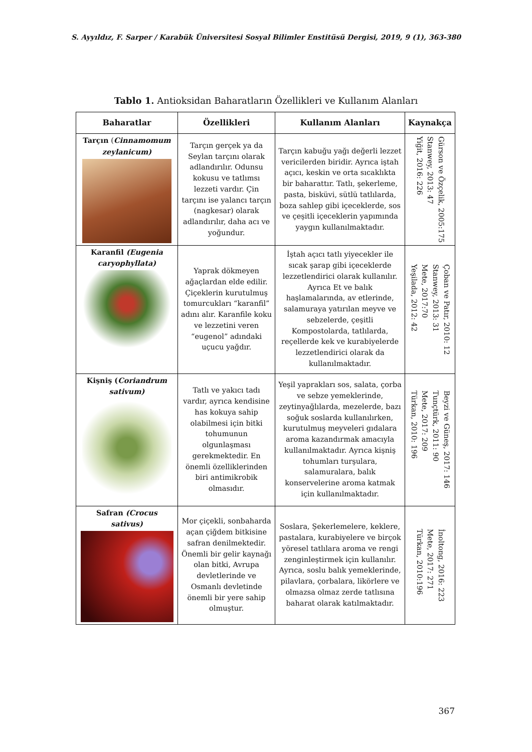S. Ayyıldız, F. Sarper / Karabük Üniversitesi Sosyal Bilimler Enstitüsü Dergisi, 2019, 9 (1), 363-380
Tablo 1. Antioksidan Baharatların Özellikleri ve Kullanım Alanları
| Baharatlar | Özellikleri | Kullanım Alanları | Kaynakça |
| --- | --- | --- | --- |
| Tarçın ( Cinnamomum zeylanicum) | Tarçın gerçek ya da Seylan tarçını olarak adlandırılır. Odunsu kokusu ve tatlımsı lezzeti vardır. Çin tarçını ise yalancı tarçın (nagkesar) olarak adlandırılır, daha acı ve yoğundur. | Tarçın kabuğu yağı değerli lezzet vericilerden biridir. Ayrıca iştah açıcı, keskin ve orta sıcaklıkta bir baharattır. Tatlı, şekerleme, pasta, bisküvi, sütlü tatlılarda, boza sahlep gibi içeceklerde, sos ve çeşitli içeceklerin yapımında yaygın kullanılmaktadır. | Gürson ve Özçelik, 2005:175 Stanwey, 2013: 47 Yiğit, 2016: 226 |
| Karanfil (Eugenia caryophyllata) | Yaprak dökmeyen ağaçlardan elde edilir. Çiçeklerin kurutulmuş tomurcukları “karanfil” adını alır. Karanfile koku ve lezzetini veren “eugenol” adındaki uçucu yağdır. | İştah açıcı tatlı yiyecekler ile sıcak şarap gibi içeceklerde lezzetlendirici olarak kullanılır. Ayrıca Et ve balık haşlamalarında, av etlerinde, salamuraya yatırılan meyve ve sebzelerde, çeşitli Kompostolarda, tatlılarda, reçellerde kek ve kurabiyelerde lezzetlendirici olarak da kullanılmaktadır. | Çoban ve Patır, 2010: 12 Stanwey, 2013: 31 Mete, 2017:70 Yeşilada, 2012: 42 |
| Kişniş ( Coriandrum sativum) | Tatlı ve yakıcı tadı vardır, ayrıca kendisine has kokuya sahip olabilmesi için bitki tohumunun olgunlaşması gerekmektedir. En önemli özelliklerinden biri antimikrobik olmasıdır. | Yeşil yaprakları sos, salata, çorba ve sebze yemeklerinde, zeytinyağlılarda, mezelerde, bazı soğuk soslarda kullanılırken, kurutulmuş meyveleri gıdalara aroma kazandırmak amacıyla kullanılmaktadır. Ayrıca kişniş tohumları turşulara, salamuralara, balık konservelerine aroma katmak için kullanılmaktadır. | Beyzi ve Güneş, 2017: 146 Tunçtürk, 2011: 90 Mete, 2017: 209 Türkan, 2010: 196 |
| Safran (Crocus sativus) | Mor çiçekli, sonbaharda açan çiğdem bitkisine safran denilmektedir. Önemli bir gelir kaynağı olan bitki, Avrupa devletlerinde ve Osmanlı devletinde önemli bir yere sahip olmuştur. | Soslara, Şekerlemelere, keklere, pastalara, kurabiyelere ve birçok yöresel tatlılara aroma ve rengi zenginleştirmek için kullanılır. Ayrıca, soslu balık yemeklerinde, pilavlara, çorbalara, likörlere ve olmazsa olmaz zerde tatlısına baharat olarak katılmaktadır. | İnoltong, 2016: 223 Mete, 2017: 271 Türkan, 2010:196 |
367